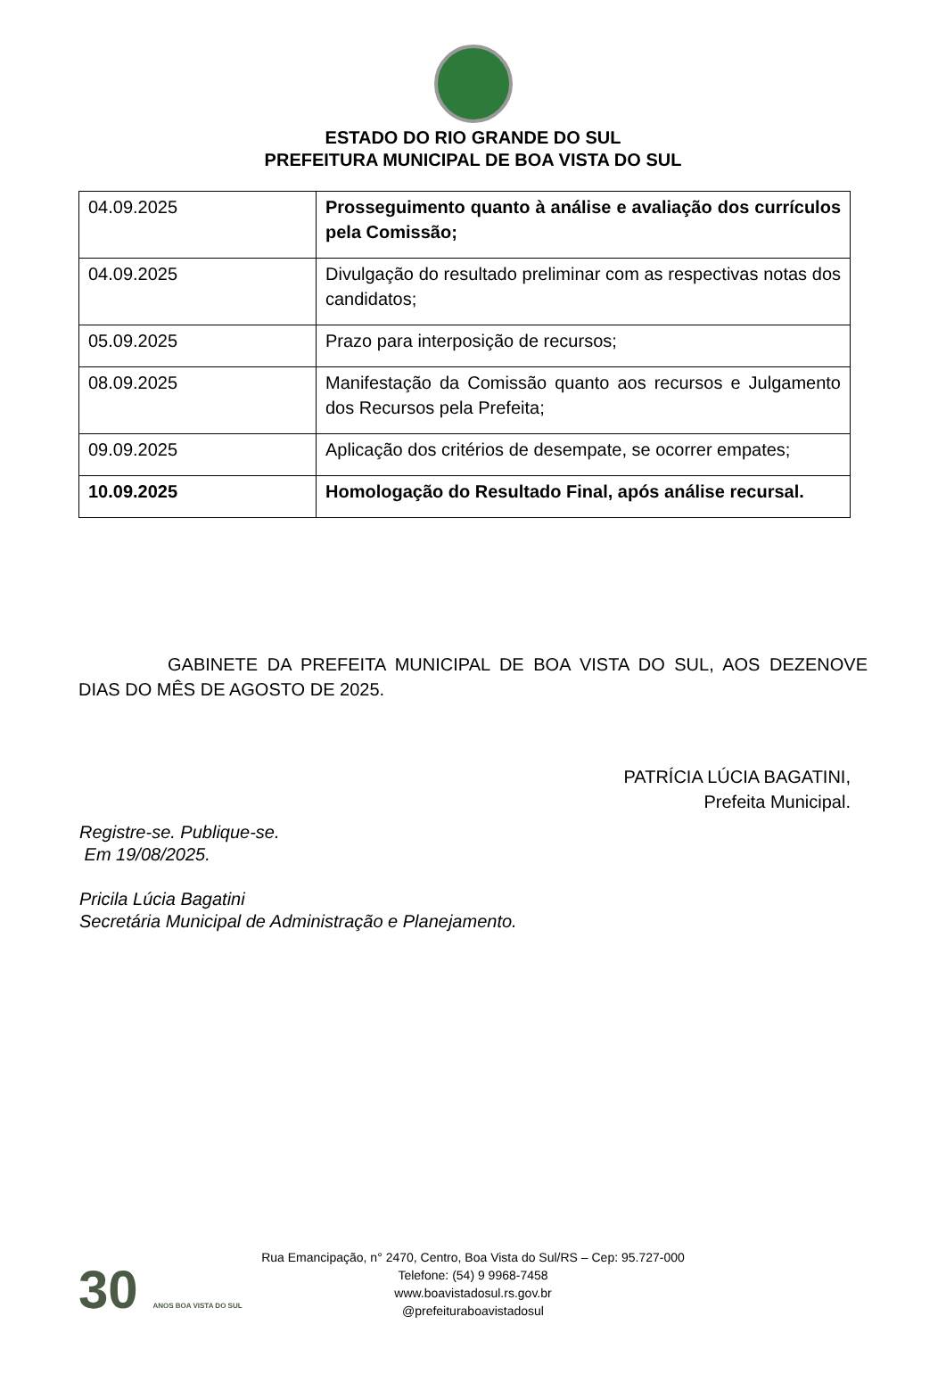ESTADO DO RIO GRANDE DO SUL
PREFEITURA MUNICIPAL DE BOA VISTA DO SUL
| 04.09.2025 | Prosseguimento quanto à análise e avaliação dos currículos pela Comissão; |
| 04.09.2025 | Divulgação do resultado preliminar com as respectivas notas dos candidatos; |
| 05.09.2025 | Prazo para interposição de recursos; |
| 08.09.2025 | Manifestação da Comissão quanto aos recursos e Julgamento dos Recursos pela Prefeita; |
| 09.09.2025 | Aplicação dos critérios de desempate, se ocorrer empates; |
| 10.09.2025 | Homologação do Resultado Final, após análise recursal. |
GABINETE DA PREFEITA MUNICIPAL DE BOA VISTA DO SUL, AOS DEZENOVE DIAS DO MÊS DE AGOSTO DE 2025.
PATRÍCIA LÚCIA BAGATINI,
Prefeita Municipal.
Registre-se. Publique-se.
Em 19/08/2025.
Pricila Lúcia Bagatini
Secretária Municipal de Administração e Planejamento.
30 ANOS BOA VISTA DO SUL
Rua Emancipação, n° 2470, Centro, Boa Vista do Sul/RS – Cep: 95.727-000
Telefone: (54) 9 9968-7458
www.boavistadosul.rs.gov.br
@prefeituraboavistadosul